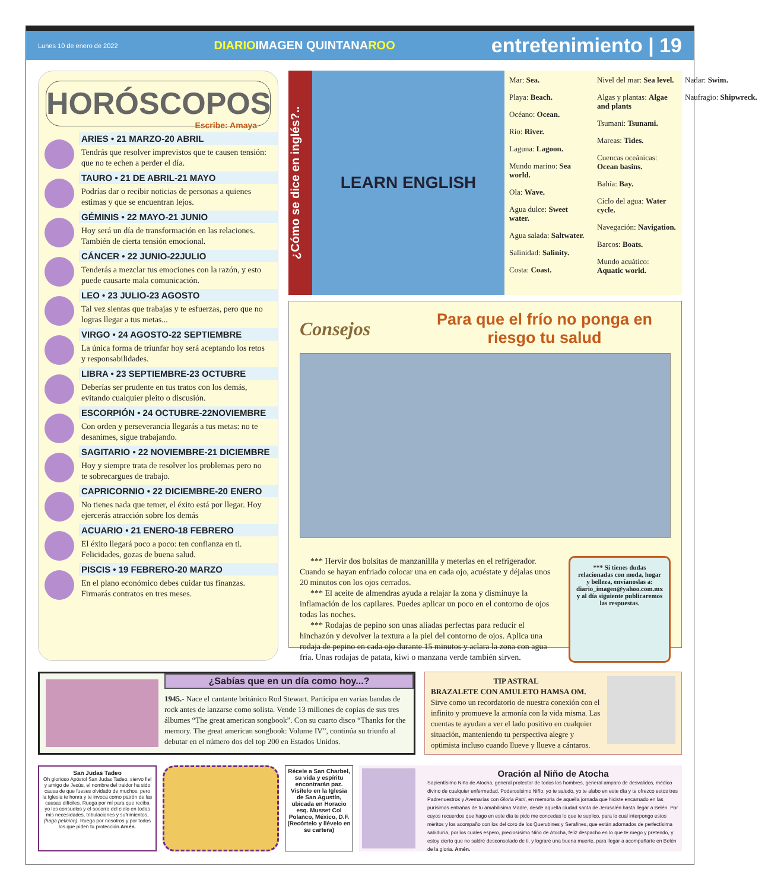Lunes 10 de enero de 2022 DIARIOIMAGEN QUINTANAROO entretenimiento | 19
HORÓSCOPOS
Escribe: Amaya
ARIES • 21 MARZO-20 ABRIL
Tendrás que resolver imprevistos que te causen tensión: que no te echen a perder el día.
TAURO • 21 DE ABRIL-21 MAYO
Podrías dar o recibir noticias de personas a quienes estimas y que se encuentran lejos.
GÉMINIS • 22 MAYO-21 JUNIO
Hoy será un día de transformación en las relaciones. También de cierta tensión emocional.
CÁNCER • 22 JUNIO-22JULIO
Tenderás a mezclar tus emociones con la razón, y esto puede causarte mala comunicación.
LEO • 23 JULIO-23 AGOSTO
Tal vez sientas que trabajas y te esfuerzas, pero que no logras llegar a tus metas...
VIRGO • 24 AGOSTO-22 SEPTIEMBRE
La única forma de triunfar hoy será aceptando los retos y responsabilidades.
LIBRA • 23 SEPTIEMBRE-23 OCTUBRE
Deberías ser prudente en tus tratos con los demás, evitando cualquier pleito o discusión.
ESCORPIÓN • 24 OCTUBRE-22NOVIEMBRE
Con orden y perseverancia llegarás a tus metas: no te desanimes, sigue trabajando.
SAGITARIO • 22 NOVIEMBRE-21 DICIEMBRE
Hoy y siempre trata de resolver los problemas pero no te sobrecargues de trabajo.
CAPRICORNIO • 22 DICIEMBRE-20 ENERO
No tienes nada que temer, el éxito está por llegar. Hoy ejercerás atracción sobre los demás
ACUARIO • 21 ENERO-18 FEBRERO
El éxito llegará poco a poco: ten confianza en ti. Felicidades, gozas de buena salud.
PISCIS • 19 FEBRERO-20 MARZO
En el plano económico debes cuidar tus finanzas. Firmarás contratos en tres meses.
¿Cómo se dice en inglés?..
LEARN ENGLISH
Mar: Sea.
Playa: Beach.
Océano: Ocean.
Río: River.
Laguna: Lagoon.
Mundo marino: Sea world.
Ola: Wave.
Agua dulce: Sweet water.
Agua salada: Saltwater.
Salinidad: Salinity.
Costa: Coast.
Nivel del mar: Sea level.
Algas y plantas: Algae and plants
Tsumani: Tsunami.
Mareas: Tides.
Cuencas oceánicas: Ocean basins.
Bahía: Bay.
Ciclo del agua: Water cycle.
Navegación: Navigation.
Barcos: Boats.
Mundo acuático: Aquatic world.
Nadar: Swim.
Naufragio: Shipwreck.
Consejos Para que el frío no ponga en riesgo tu salud
*** Hervir dos bolsitas de manzanillla y meterlas en el refrigerador. Cuando se hayan enfriado colocar una en cada ojo, acuéstate y déjalas unos 20 minutos con los ojos cerrados.
*** El aceite de almendras ayuda a relajar la zona y disminuye la inflamación de los capilares. Puedes aplicar un poco en el contorno de ojos todas las noches.
*** Rodajas de pepino son unas aliadas perfectas para reducir el hinchazón y devolver la textura a la piel del contorno de ojos. Aplica una rodaja de pepino en cada ojo durante 15 minutos y aclara la zona con agua fría. Unas rodajas de patata, kiwi o manzana verde también sirven.
*** Si tienes dudas relacionadas con moda, hogar y belleza, envíanoslas a: diario_imagen@yahoo.com.mx
y al día siguiente publicaremos las respuestas.
¿Sabías que en un día como hoy...?
1945.- Nace el cantante británico Rod Stewart. Participa en varias bandas de rock antes de lanzarse como solista. Vende 13 millones de copias de sus tres álbumes “The great american songbook”. Con su cuarto disco “Thanks for the memory. The great american songbook: Volume IV”, continúa su triunfo al debutar en el número dos del top 200 en Estados Unidos.
TIP ASTRAL
BRAZALETE CON AMULETO HAMSA OM. Sirve como un recordatorio de nuestra conexión con el infinito y promueve la armonía con la vida misma. Las cuentas te ayudan a ver el lado positivo en cualquier situación, manteniendo tu perspectiva alegre y optimista incluso cuando llueve y llueve a cántaros.
San Judas Tadeo
Oh glorioso Apóstol San Judas Tadeo, siervo fiel y amigo de Jesús, el nombre del traidor ha sido causa de que fueses olvidado de muchos, pero la Iglesia te honra y te invoca como patrón de las causas difíciles. Ruega por mí para que reciba yo los consuelos y el socorro del cielo en todas mis necesidades, tribulaciones y sufrimientos, (haga petición). Ruega por nosotros y por todos los que piden tu protección.Amén.
Récele a San Charbel, su vida y espíritu encontrarán paz. Visítelo en la Iglesia de San Agustín, ubicada en Horacio esq. Musset Col Polanco, México, D.F. (Recórtelo y llévelo en su cartera)
Oración al Niño de Atocha
Sapientísimo Niño de Atocha, general protector de todos los hombres, general amparo de desvalidos, médico divino de cualquier enfermedad. Poderosísimo Niño: yo te saludo, yo te alabo en este día y te ofrezco estos tres Padrenuestros y Avemarías con Gloria Patri, en memoria de aquella jornada que hiciste encarnado en las purísimas entrañas de tu amabilísima Madre, desde aquella ciudad santa de Jerusalén hasta llegar a Belén. Por cuyos recuerdos que hago en este día te pido me concedas lo que te suplico, para lo cual interpongo estos méritos y los acompaño con los del coro de los Querubines y Serafines, que están adornados de perfectísima sabiduría, por los cuales espero, preciosísimo Niño de Atocha, feliz despacho en lo que te ruego y pretendo, y estoy cierto que no saldré desconsolado de ti, y lograré una buena muerte, para llegar a acompañarte en Belén de la gloria. Amén.